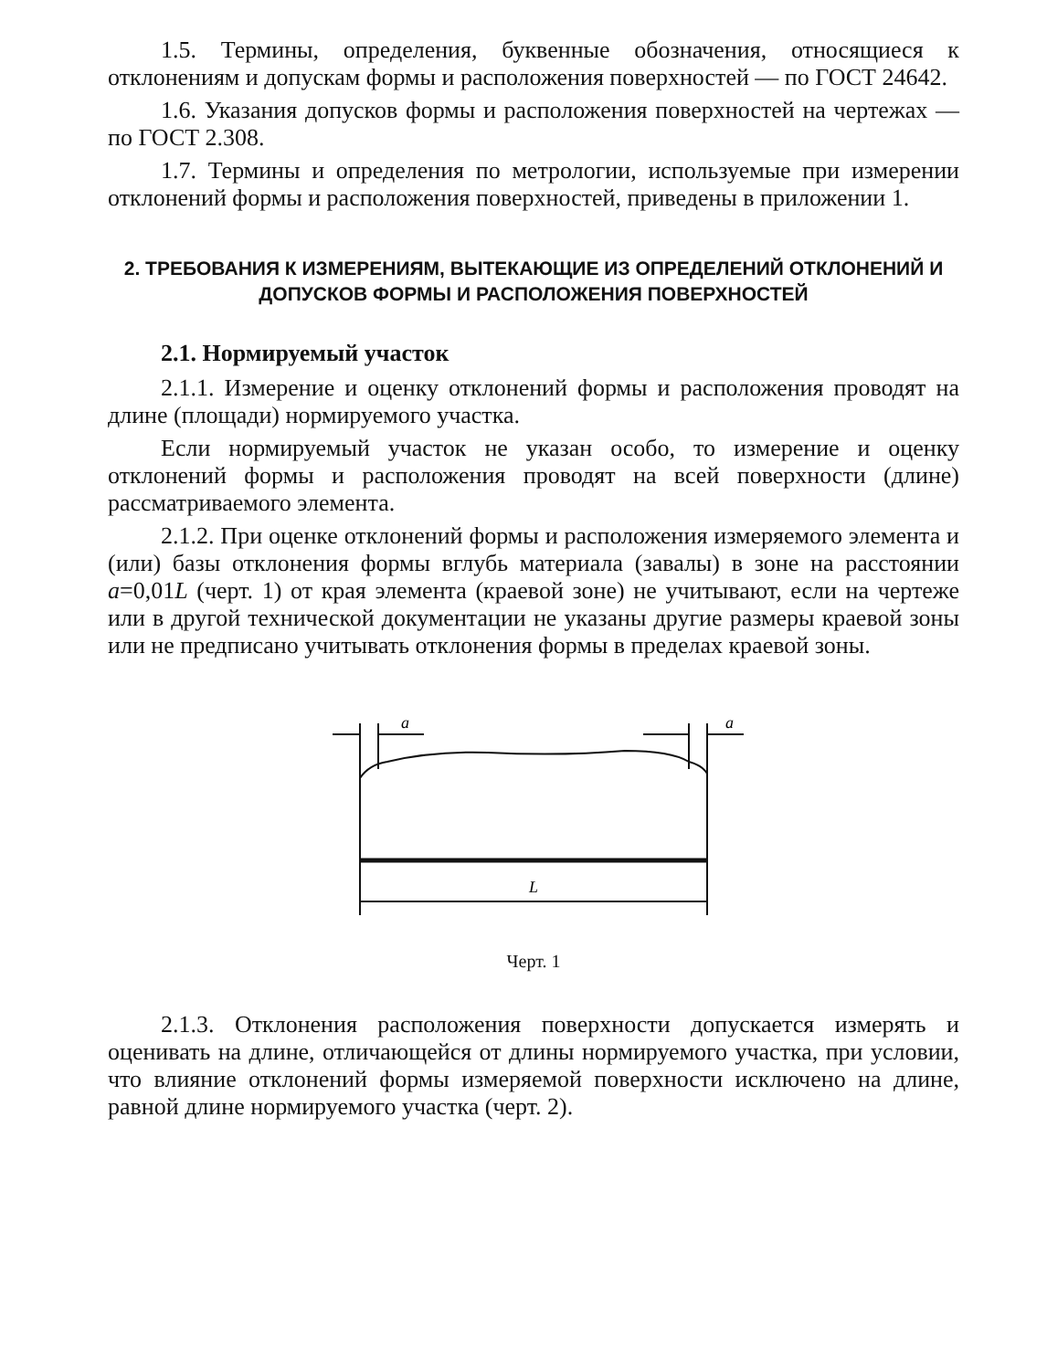1.5. Термины, определения, буквенные обозначения, относящиеся к отклонениям и допускам формы и расположения поверхностей — по ГОСТ 24642.
1.6. Указания допусков формы и расположения поверхностей на чертежах — по ГОСТ 2.308.
1.7. Термины и определения по метрологии, используемые при измерении отклонений формы и расположения поверхностей, приведены в приложении 1.
2. ТРЕБОВАНИЯ К ИЗМЕРЕНИЯМ, ВЫТЕКАЮЩИЕ ИЗ ОПРЕДЕЛЕНИЙ ОТКЛОНЕНИЙ И ДОПУСКОВ ФОРМЫ И РАСПОЛОЖЕНИЯ ПОВЕРХНОСТЕЙ
2.1. Нормируемый участок
2.1.1. Измерение и оценку отклонений формы и расположения проводят на длине (площади) нормируемого участка.
Если нормируемый участок не указан особо, то измерение и оценку отклонений формы и расположения проводят на всей поверхности (длине) рассматриваемого элемента.
2.1.2. При оценке отклонений формы и расположения измеряемого элемента и (или) базы отклонения формы вглубь материала (завалы) в зоне на расстоянии a=0,01L (черт. 1) от края элемента (краевой зоне) не учитывают, если на чертеже или в другой технической документации не указаны другие размеры краевой зоны или не предписано учитывать отклонения формы в пределах краевой зоны.
a
a
L
Черт. 1
2.1.3. Отклонения расположения поверхности допускается измерять и оценивать на длине, отличающейся от длины нормируемого участка, при условии, что влияние отклонений формы измеряемой поверхности исключено на длине, равной длине нормируемого участка (черт. 2).